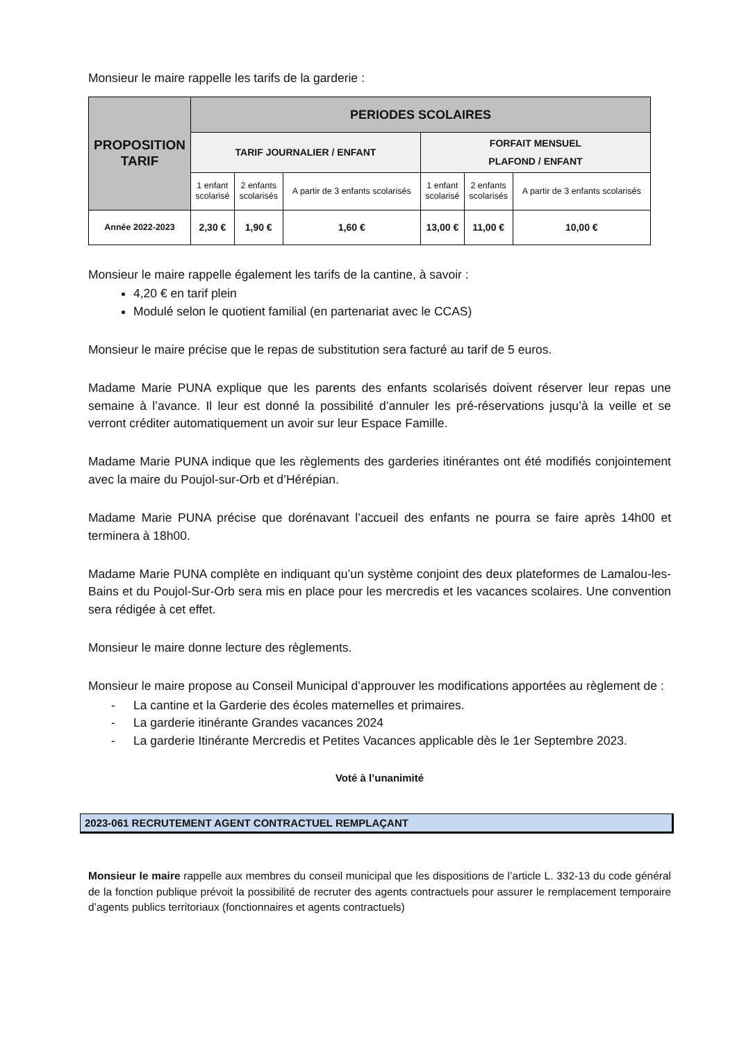Monsieur le maire rappelle les tarifs de la garderie :
| PROPOSITION TARIF | PERIODES SCOLAIRES | | | | | |
| --- | --- | --- | --- | --- | --- | --- |
| | TARIF JOURNALIER / ENFANT | | | FORFAIT MENSUEL PLAFOND / ENFANT | | |
| | 1 enfant scolarisé | 2 enfants scolarisés | A partir de 3 enfants scolarisés | 1 enfant scolarisé | 2 enfants scolarisés | A partir de 3 enfants scolarisés |
| Année 2022-2023 | 2,30 € | 1,90 € | 1,60 € | 13,00 € | 11,00 € | 10,00 € |
Monsieur le maire rappelle également les tarifs de la cantine, à savoir :
4,20 € en tarif plein
Modulé selon le quotient familial (en partenariat avec le CCAS)
Monsieur le maire précise que le repas de substitution sera facturé au tarif de 5 euros.
Madame Marie PUNA explique que les parents des enfants scolarisés doivent réserver leur repas une semaine à l’avance. Il leur est donné la possibilité d’annuler les pré-réservations jusqu’à la veille et se verront créditer automatiquement un avoir sur leur Espace Famille.
Madame Marie PUNA indique que les règlements des garderies itinérantes ont été modifiés conjointement avec la maire du Poujol-sur-Orb et d’Hérépian.
Madame Marie PUNA précise que dorénavant l’accueil des enfants ne pourra se faire après 14h00 et terminera à 18h00.
Madame Marie PUNA complète en indiquant qu’un système conjoint des deux plateformes de Lamalou-les-Bains et du Poujol-Sur-Orb sera mis en place pour les mercredis et les vacances scolaires. Une convention sera rédigée à cet effet.
Monsieur le maire donne lecture des règlements.
Monsieur le maire propose au Conseil Municipal d’approuver les modifications apportées au règlement de :
- La cantine et la Garderie des écoles maternelles et primaires.
- La garderie itinérante Grandes vacances 2024
- La garderie Itinérante Mercredis et Petites Vacances applicable dès le 1er Septembre 2023.
Voté à l’unanimité
2023-061 RECRUTEMENT AGENT CONTRACTUEL REMPLAÇANT
Monsieur le maire rappelle aux membres du conseil municipal que les dispositions de l’article L. 332-13 du code général de la fonction publique prévoit la possibilité de recruter des agents contractuels pour assurer le remplacement temporaire d’agents publics territoriaux (fonctionnaires et agents contractuels)